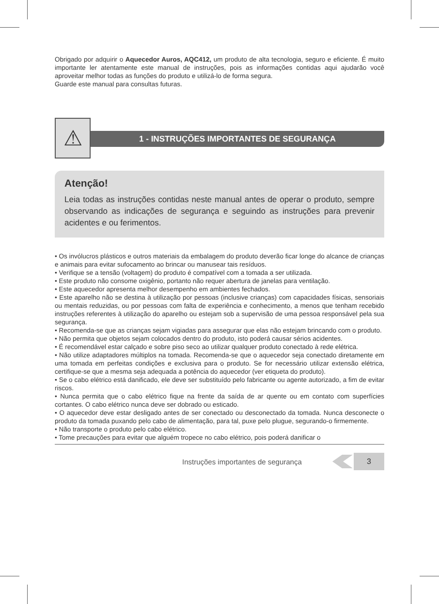Obrigado por adquirir o Aquecedor Auros, AQC412, um produto de alta tecnologia, seguro e eficiente. É muito importante ler atentamente este manual de instruções, pois as informações contidas aqui ajudarão você aproveitar melhor todas as funções do produto e utilizá-lo de forma segura.
Guarde este manual para consultas futuras.
⚠ 1 - INSTRUÇÕES IMPORTANTES DE SEGURANÇA
Atenção!
Leia todas as instruções contidas neste manual antes de operar o produto, sempre observando as indicações de segurança e seguindo as instruções para prevenir acidentes e ou ferimentos.
• Os invólucros plásticos e outros materiais da embalagem do produto deverão ficar longe do alcance de crianças e animais para evitar sufocamento ao brincar ou manusear tais resíduos.
• Verifique se a tensão (voltagem) do produto é compatível com a tomada a ser utilizada.
• Este produto não consome oxigênio, portanto não requer abertura de janelas para ventilação.
• Este aquecedor apresenta melhor desempenho em ambientes fechados.
• Este aparelho não se destina à utilização por pessoas (inclusive crianças) com capacidades físicas, sensoriais ou mentais reduzidas, ou por pessoas com falta de experiência e conhecimento, a menos que tenham recebido instruções referentes à utilização do aparelho ou estejam sob a supervisão de uma pessoa responsável pela sua segurança.
• Recomenda-se que as crianças sejam vigiadas para assegurar que elas não estejam brincando com o produto.
• Não permita que objetos sejam colocados dentro do produto, isto poderá causar sérios acidentes.
• É recomendável estar calçado e sobre piso seco ao utilizar qualquer produto conectado à rede elétrica.
• Não utilize adaptadores múltiplos na tomada. Recomenda-se que o aquecedor seja conectado diretamente em uma tomada em perfeitas condições e exclusiva para o produto. Se for necessário utilizar extensão elétrica, certifique-se que a mesma seja adequada a potência do aquecedor (ver etiqueta do produto).
• Se o cabo elétrico está danificado, ele deve ser substituído pelo fabricante ou agente autorizado, a fim de evitar riscos.
• Nunca permita que o cabo elétrico fique na frente da saída de ar quente ou em contato com superfícies cortantes. O cabo elétrico nunca deve ser dobrado ou esticado.
• O aquecedor deve estar desligado antes de ser conectado ou desconectado da tomada. Nunca desconecte o produto da tomada puxando pelo cabo de alimentação, para tal, puxe pelo plugue, segurando-o firmemente.
• Não transporte o produto pelo cabo elétrico.
• Tome precauções para evitar que alguém tropece no cabo elétrico, pois poderá danificar o
Instruções importantes de segurança
3